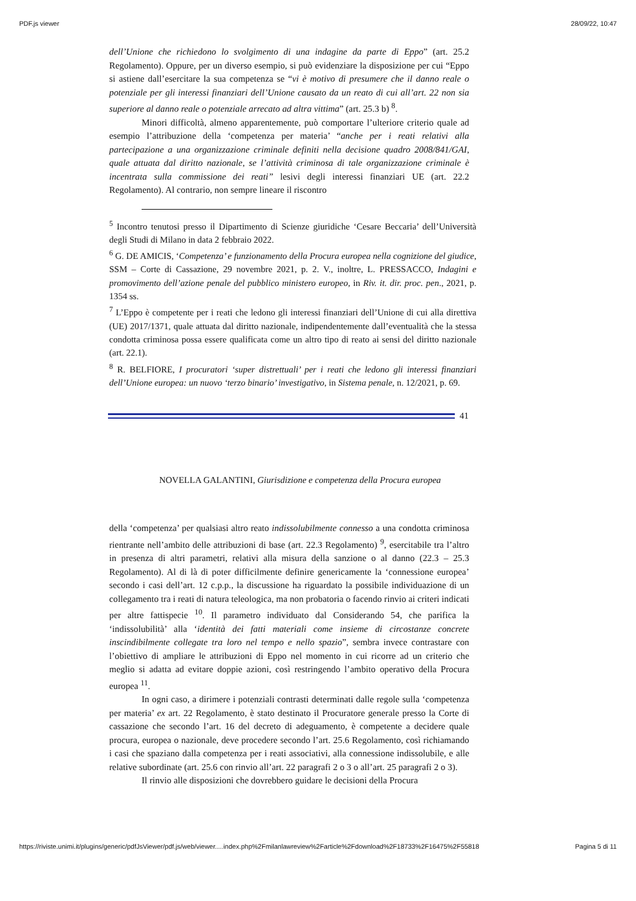PDF.js viewer 28/09/22, 10:47
dell’Unione che richiedono lo svolgimento di una indagine da parte di Eppo” (art. 25.2 Regolamento). Oppure, per un diverso esempio, si può evidenziare la disposizione per cui “Eppo si astiene dall’esercitare la sua competenza se “vi è motivo di presumere che il danno reale o potenziale per gli interessi finanziari dell’Unione causato da un reato di cui all’art. 22 non sia superiore al danno reale o potenziale arrecato ad altra vittima” (art. 25.3 b) <sup>8</sup>.
Minori difficoltà, almeno apparentemente, può comportare l’ulteriore criterio quale ad esempio l’attribuzione della ‘competenza per materia’ “anche per i reati relativi alla partecipazione a una organizzazione criminale definiti nella decisione quadro 2008/841/GAI, quale attuata dal diritto nazionale, se l’attività criminosa di tale organizzazione criminale è incentrata sulla commissione dei reati” lesivi degli interessi finanziari UE (art. 22.2 Regolamento). Al contrario, non sempre lineare il riscontro
<sup>5</sup> Incontro tenutosi presso il Dipartimento di Scienze giuridiche ‘Cesare Beccaria’ dell’Università degli Studi di Milano in data 2 febbraio 2022.
<sup>6</sup> G. DE AMICIS, ‘Competenza’ e funzionamento della Procura europea nella cognizione del giudice, SSM – Corte di Cassazione, 29 novembre 2021, p. 2. V., inoltre, L. PRESSACCO, Indagini e promovimento dell’azione penale del pubblico ministero europeo, in Riv. it. dir. proc. pen., 2021, p. 1354 ss.
<sup>7</sup> L’Eppo è competente per i reati che ledono gli interessi finanziari dell’Unione di cui alla direttiva (UE) 2017/1371, quale attuata dal diritto nazionale, indipendentemente dall’eventualità che la stessa condotta criminosa possa essere qualificata come un altro tipo di reato ai sensi del diritto nazionale (art. 22.1).
<sup>8</sup> R. BELFIORE, I procuratori ‘super distrettuali’ per i reati che ledono gli interessi finanziari dell’Unione europea: un nuovo ‘terzo binario’ investigativo, in Sistema penale, n. 12/2021, p. 69.
41
NOVELLA GALANTINI, Giurisdizione e competenza della Procura europea
della ‘competenza’ per qualsiasi altro reato indissolubilmente connesso a una condotta criminosa rientrante nell’ambito delle attribuzioni di base (art. 22.3 Regolamento) <sup>9</sup>, esercitabile tra l’altro in presenza di altri parametri, relativi alla misura della sanzione o al danno (22.3 – 25.3 Regolamento). Al di là di poter difficilmente definire genericamente la ‘connessione europea’ secondo i casi dell’art. 12 c.p.p., la discussione ha riguardato la possibile individuazione di un collegamento tra i reati di natura teleologica, ma non probatoria o facendo rinvio ai criteri indicati per altre fattispecie <sup>10</sup>. Il parametro individuato dal Considerando 54, che parifica la ‘indissolubilità’ alla ‘identità dei fatti materiali come insieme di circostanze concrete inscindibilmente collegate tra loro nel tempo e nello spazio”, sembra invece contrastare con l’obiettivo di ampliare le attribuzioni di Eppo nel momento in cui ricorre ad un criterio che meglio si adatta ad evitare doppie azioni, così restringendo l’ambito operativo della Procura europea <sup>11</sup>.
In ogni caso, a dirimere i potenziali contrasti determinati dalle regole sulla ‘competenza per materia’ ex art. 22 Regolamento, è stato destinato il Procuratore generale presso la Corte di cassazione che secondo l’art. 16 del decreto di adeguamento, è competente a decidere quale procura, europea o nazionale, deve procedere secondo l’art. 25.6 Regolamento, così richiamando i casi che spaziano dalla competenza per i reati associativi, alla connessione indissolubile, e alle relative subordinate (art. 25.6 con rinvio all’art. 22 paragrafi 2 o 3 o all’art. 25 paragrafi 2 o 3).
Il rinvio alle disposizioni che dovrebbero guidare le decisioni della Procura
https://riviste.unimi.it/plugins/generic/pdfJsViewer/pdf.js/web/viewer.…index.php%2Fmilanlawreview%2Farticle%2Fdownload%2F18733%2F16475%2F55818 Pagina 5 di 11